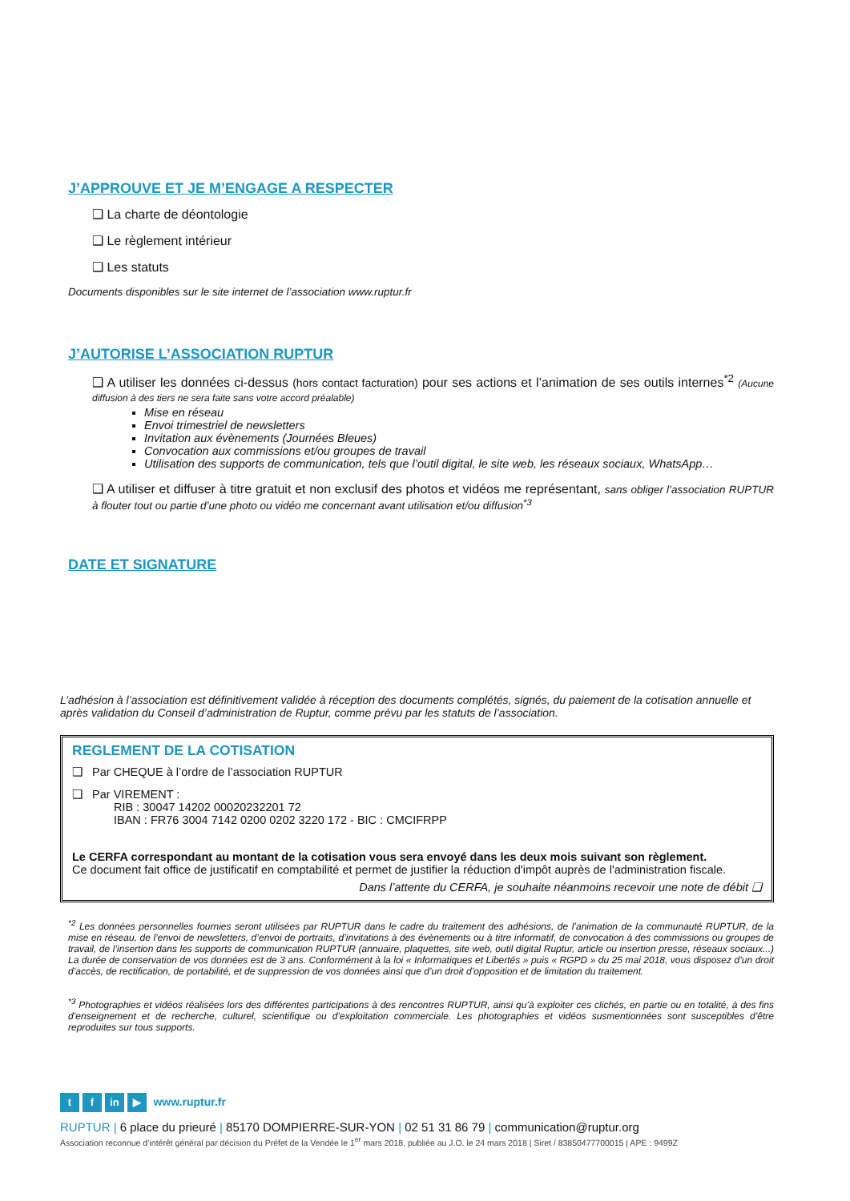J’APPROUVE ET JE M’ENGAGE A RESPECTER
❑ La charte de déontologie
❑ Le règlement intérieur
❑ Les statuts
Documents disponibles sur le site internet de l’association www.ruptur.fr
J’AUTORISE L’ASSOCIATION RUPTUR
❑ A utiliser les données ci-dessus (hors contact facturation) pour ses actions et l’animation de ses outils internes<sup>*2</sup> (Aucune diffusion à des tiers ne sera faite sans votre accord préalable)
Mise en réseau
Envoi trimestriel de newsletters
Invitation aux évènements (Journées Bleues)
Convocation aux commissions et/ou groupes de travail
Utilisation des supports de communication, tels que l’outil digital, le site web, les réseaux sociaux, WhatsApp…
❑ A utiliser et diffuser à titre gratuit et non exclusif des photos et vidéos me représentant, sans obliger l’association RUPTUR à flouter tout ou partie d’une photo ou vidéo me concernant avant utilisation et/ou diffusion<sup>*3</sup>
DATE ET SIGNATURE
L’adhésion à l’association est définitivement validée à réception des documents complétés, signés, du paiement de la cotisation annuelle et après validation du Conseil d’administration de Ruptur, comme prévu par les statuts de l’association.
REGLEMENT DE LA COTISATION
❑ Par CHEQUE à l’ordre de l’association RUPTUR
❑ Par VIREMENT :
RIB : 30047 14202 00020232201 72
IBAN : FR76 3004 7142 0200 0202 3220 172 - BIC : CMCIFRPP
Le CERFA correspondant au montant de la cotisation vous sera envoyé dans les deux mois suivant son règlement.
Ce document fait office de justificatif en comptabilité et permet de justifier la réduction d'impôt auprès de l'administration fiscale.
Dans l’attente du CERFA, je souhaite néanmoins recevoir une note de débit ❑
<sup>*2</sup> Les données personnelles fournies seront utilisées par RUPTUR dans le cadre du traitement des adhésions, de l’animation de la communauté RUPTUR, de la mise en réseau, de l’envoi de newsletters, d’envoi de portraits, d’invitations à des évènements ou à titre informatif, de convocation à des commissions ou groupes de travail, de l’insertion dans les supports de communication RUPTUR (annuaire, plaquettes, site web, outil digital Ruptur, article ou insertion presse, réseaux sociaux...) La durée de conservation de vos données est de 3 ans. Conformément à la loi « Informatiques et Libertés » puis « RGPD » du 25 mai 2018, vous disposez d’un droit d’accès, de rectification, de portabilité, et de suppression de vos données ainsi que d’un droit d’opposition et de limitation du traitement.
<sup>*3</sup> Photographies et vidéos réalisées lors des différentes participations à des rencontres RUPTUR, ainsi qu’à exploiter ces clichés, en partie ou en totalité, à des fins d’enseignement et de recherche, culturel, scientifique ou d’exploitation commerciale. Les photographies et vidéos susmentionnées sont susceptibles d’être reproduites sur tous supports.
tf in ▶ www.ruptur.fr
RUPTUR | 6 place du prieuré | 85170 DOMPIERRE-SUR-YON | 02 51 31 86 79 | communication@ruptur.org
Association reconnue d’intérêt général par décision du Préfet de la Vendée le 1<sup>er</sup> mars 2018, publiée au J.O. le 24 mars 2018 | Siret / 83850477700015 | APE : 9499Z